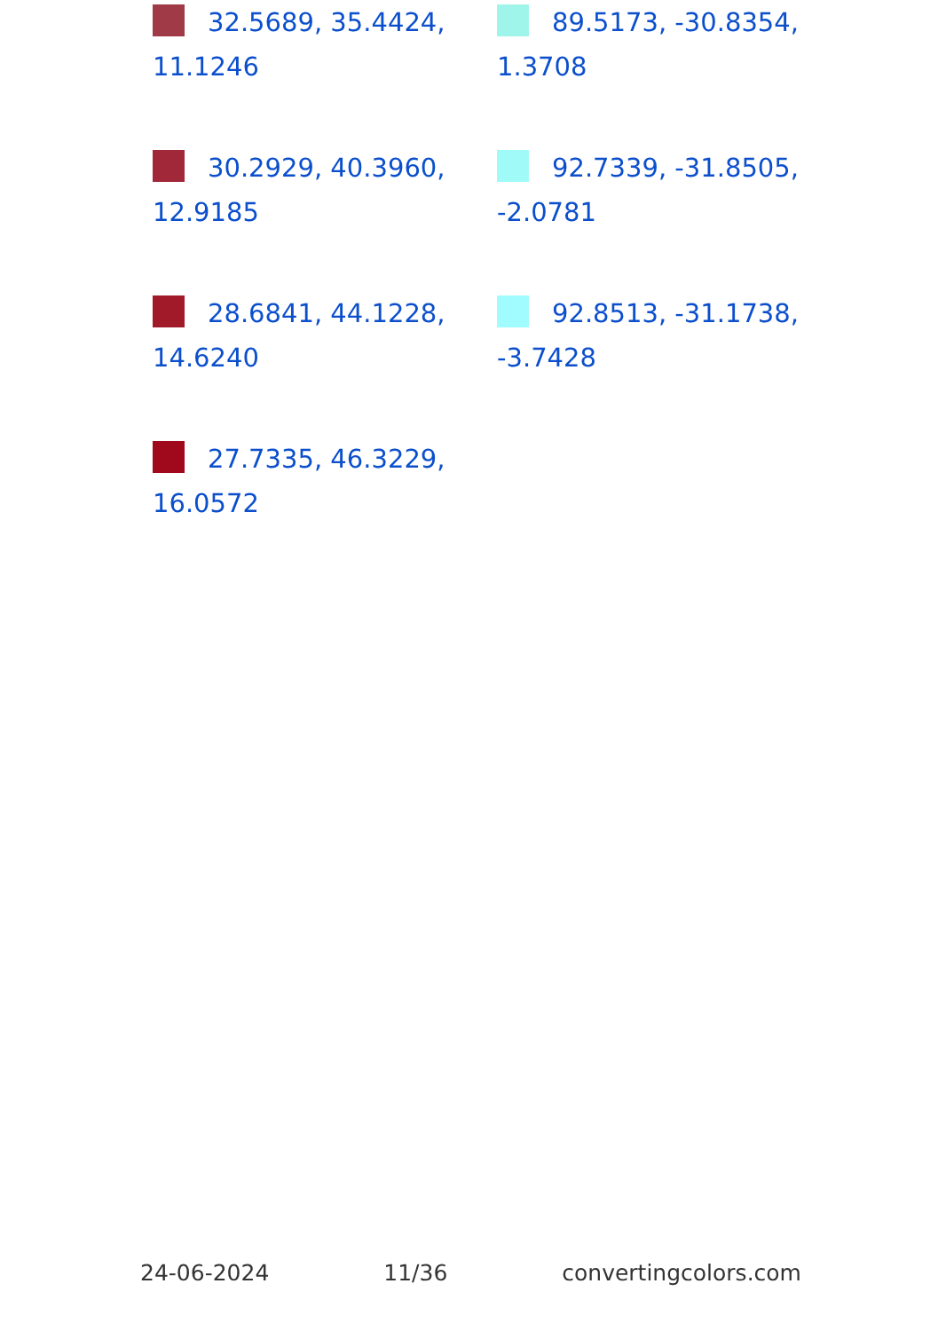32.5689, 35.4424, 11.1246
89.5173, -30.8354, 1.3708
30.2929, 40.3960, 12.9185
92.7339, -31.8505, -2.0781
28.6841, 44.1228, 14.6240
92.8513, -31.1738, -3.7428
27.7335, 46.3229, 16.0572
24-06-2024 11/36 convertingcolors.com